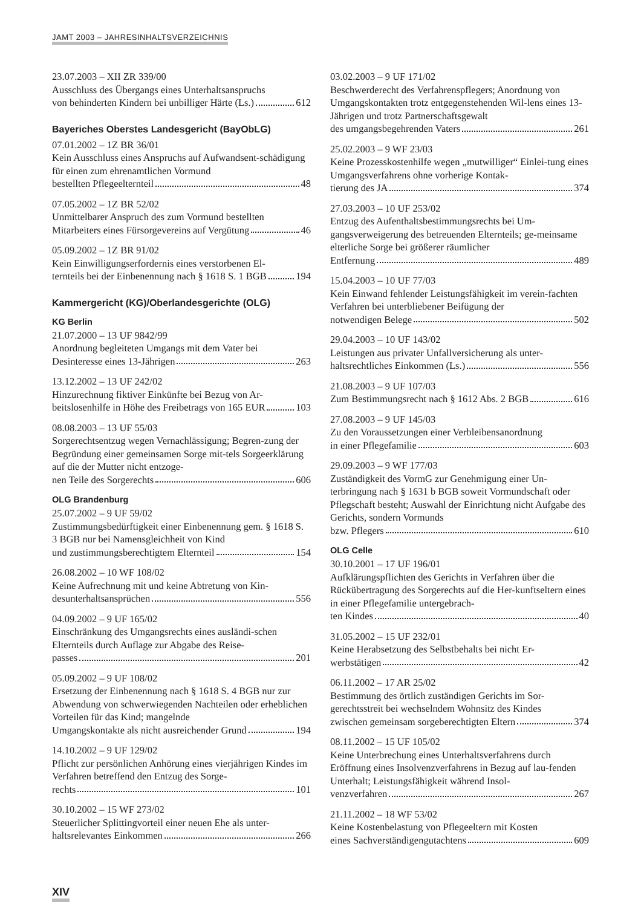JAMT 2003 – JAHRESINHALTSVERZEICHNIS
23.07.2003 – XII ZR 339/00
Ausschluss des Übergangs eines Unterhaltsanspruchs
von behinderten Kindern bei unbilliger Härte (Ls.) 612
Bayeriches Oberstes Landesgericht (BayObLG)
07.01.2002 – 1Z BR 36/01
Kein Ausschluss eines Anspruchs auf Aufwandsent-schädigung für einen zum ehrenamtlichen Vormund
bestellten Pflegeelternteil 48
07.05.2002 – 1Z BR 52/02
Unmittelbarer Anspruch des zum Vormund bestellten
Mitarbeiters eines Fürsorgevereins auf Vergütung 46
05.09.2002 – 1Z BR 91/02
Kein Einwilligungserfordernis eines verstorbenen El-
ternteils bei der Einbenennung nach § 1618 S. 1 BGB 194
Kammergericht (KG)/Oberlandesgerichte (OLG)
KG Berlin
21.07.2000 – 13 UF 9842/99
Anordnung begleiteten Umgangs mit dem Vater bei
Desinteresse eines 13-Jährigen 263
13.12.2002 – 13 UF 242/02
Hinzurechnung fiktiver Einkünfte bei Bezug von Ar-
beitslosenhilfe in Höhe des Freibetrags von 165 EUR 103
08.08.2003 – 13 UF 55/03
Sorgerechtsentzug wegen Vernachlässigung; Begren-zung der Begründung einer gemeinsamen Sorge mit-tels Sorgeerklärung auf die der Mutter nicht entzoge-
nen Teile des Sorgerechts 606
OLG Brandenburg
25.07.2002 – 9 UF 59/02
Zustimmungsbedürftigkeit einer Einbenennung gem. § 1618 S. 3 BGB nur bei Namensgleichheit von Kind
und zustimmungsberechtigtem Elternteil 154
26.08.2002 – 10 WF 108/02
Keine Aufrechnung mit und keine Abtretung von Kin-
desunterhaltsansprüchen 556
04.09.2002 – 9 UF 165/02
Einschränkung des Umgangsrechts eines ausländi-schen Elternteils durch Auflage zur Abgabe des Reise-
passes 201
05.09.2002 – 9 UF 108/02
Ersetzung der Einbenennung nach § 1618 S. 4 BGB nur zur Abwendung von schwerwiegenden Nachteilen oder erheblichen Vorteilen für das Kind; mangelnde
Umgangskontakte als nicht ausreichender Grund 194
14.10.2002 – 9 UF 129/02
Pflicht zur persönlichen Anhörung eines vierjährigen Kindes im Verfahren betreffend den Entzug des Sorge-
rechts 101
30.10.2002 – 15 WF 273/02
Steuerlicher Splittingvorteil einer neuen Ehe als unter-
haltsrelevantes Einkommen 266
XIV
03.02.2003 – 9 UF 171/02
Beschwerderecht des Verfahrenspflegers; Anordnung von Umgangskontakten trotz entgegenstehenden Wil-lens eines 13-Jährigen und trotz Partnerschaftsgewalt
des umgangsbegehrenden Vaters 261
25.02.2003 – 9 WF 23/03
Keine Prozesskostenhilfe wegen „mutwilliger“ Einlei-tung eines Umgangsverfahrens ohne vorherige Kontak-
tierung des JA 374
27.03.2003 – 10 UF 253/02
Entzug des Aufenthaltsbestimmungsrechts bei Um-gangsverweigerung des betreuenden Elternteils; ge-meinsame elterliche Sorge bei größerer räumlicher
Entfernung 489
15.04.2003 – 10 UF 77/03
Kein Einwand fehlender Leistungsfähigkeit im verein-fachten Verfahren bei unterbliebener Beifügung der
notwendigen Belege 502
29.04.2003 – 10 UF 143/02
Leistungen aus privater Unfallversicherung als unter-
haltsrechtliches Einkommen (Ls.) 556
21.08.2003 – 9 UF 107/03
Zum Bestimmungsrecht nach § 1612 Abs. 2 BGB 616
27.08.2003 – 9 UF 145/03
Zu den Voraussetzungen einer Verbleibensanordnung
in einer Pflegefamilie 603
29.09.2003 – 9 WF 177/03
Zuständigkeit des VormG zur Genehmigung einer Un-terbringung nach § 1631 b BGB soweit Vormundschaft oder Pflegschaft besteht; Auswahl der Einrichtung nicht Aufgabe des Gerichts, sondern Vormunds
bzw. Pflegers 610
OLG Celle
30.10.2001 – 17 UF 196/01
Aufklärungspflichten des Gerichts in Verfahren über die Rückübertragung des Sorgerechts auf die Her-kunftseltern eines in einer Pflegefamilie untergebrach-
ten Kindes 40
31.05.2002 – 15 UF 232/01
Keine Herabsetzung des Selbstbehalts bei nicht Er-
werbstätigen 42
06.11.2002 – 17 AR 25/02
Bestimmung des örtlich zuständigen Gerichts im Sor-gerechtsstreit bei wechselndem Wohnsitz des Kindes
zwischen gemeinsam sorgeberechtigten Eltern 374
08.11.2002 – 15 UF 105/02
Keine Unterbrechung eines Unterhaltsverfahrens durch Eröffnung eines Insolvenzverfahrens in Bezug auf lau-fenden Unterhalt; Leistungsfähigkeit während Insol-
venzverfahren 267
21.11.2002 – 18 WF 53/02
Keine Kostenbelastung von Pflegeeltern mit Kosten
eines Sachverständigengutachtens 609